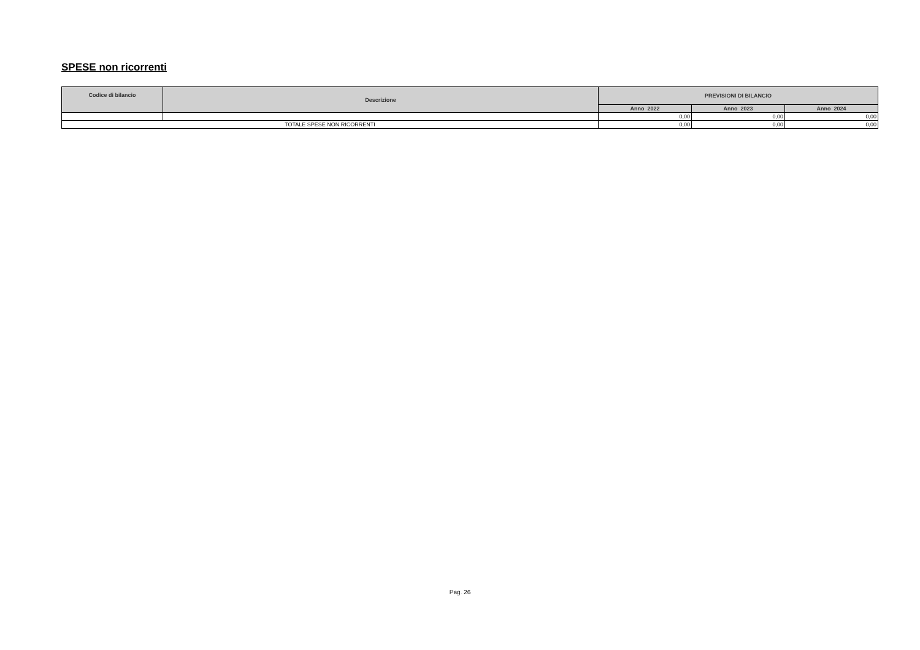SPESE non ricorrenti
| Codice di bilancio | Descrizione | PREVISIONI DI BILANCIO | | |
| --- | --- | --- | --- | --- |
| | | Anno 2022 | Anno 2023 | Anno 2024 |
| | | 0,00 | 0,00 | 0,00 |
| TOTALE SPESE NON RICORRENTI | | 0,00 | 0,00 | 0,00 |
Pag. 26